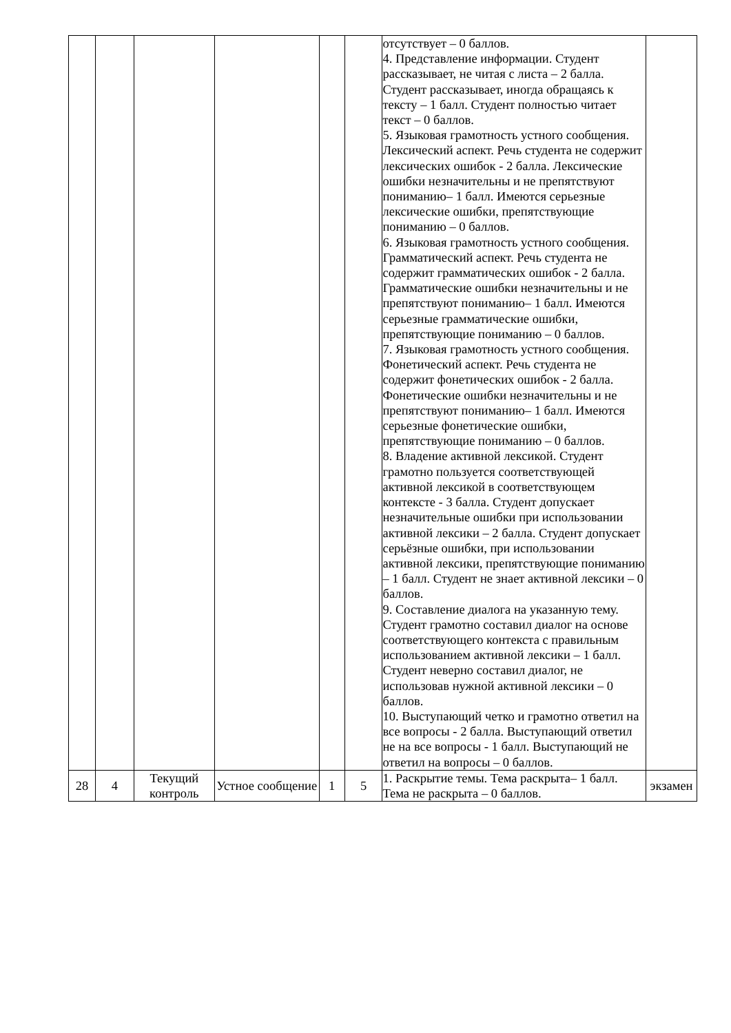| | | | | | | отсутствует – 0 баллов. 4. Представление информации. Студент рассказывает, не читая с листа – 2 балла. Студент рассказывает, иногда обращаясь к тексту – 1 балл. Студент полностью читает текст – 0 баллов. 5. Языковая грамотность устного сообщения. Лексический аспект. Речь студента не содержит лексических ошибок - 2 балла. Лексические ошибки незначительны и не препятствуют пониманию– 1 балл. Имеются серьезные лексические ошибки, препятствующие пониманию – 0 баллов. 6. Языковая грамотность устного сообщения. Грамматический аспект. Речь студента не содержит грамматических ошибок - 2 балла. Грамматические ошибки незначительны и не препятствуют пониманию– 1 балл. Имеются серьезные грамматические ошибки, препятствующие пониманию – 0 баллов. 7. Языковая грамотность устного сообщения. Фонетический аспект. Речь студента не содержит фонетических ошибок - 2 балла. Фонетические ошибки незначительны и не препятствуют пониманию– 1 балл. Имеются серьезные фонетические ошибки, препятствующие пониманию – 0 баллов. 8. Владение активной лексикой. Студент грамотно пользуется соответствующей активной лексикой в соответствующем контексте - 3 балла. Студент допускает незначительные ошибки при использовании активной лексики – 2 балла. Студент допускает серьёзные ошибки, при использовании активной лексики, препятствующие пониманию – 1 балл. Студент не знает активной лексики – 0 баллов. 9. Составление диалога на указанную тему. Студент грамотно составил диалог на основе соответствующего контекста с правильным использованием активной лексики – 1 балл. Студент неверно составил диалог, не использовав нужной активной лексики – 0 баллов. 10. Выступающий четко и грамотно ответил на все вопросы - 2 балла. Выступающий ответил не на все вопросы - 1 балл. Выступающий не ответил на вопросы – 0 баллов. | |
| 28 | 4 | Текущий контроль | Устное сообщение | 1 | 5 | 1. Раскрытие темы. Тема раскрыта– 1 балл. Тема не раскрыта – 0 баллов. | экзамен |